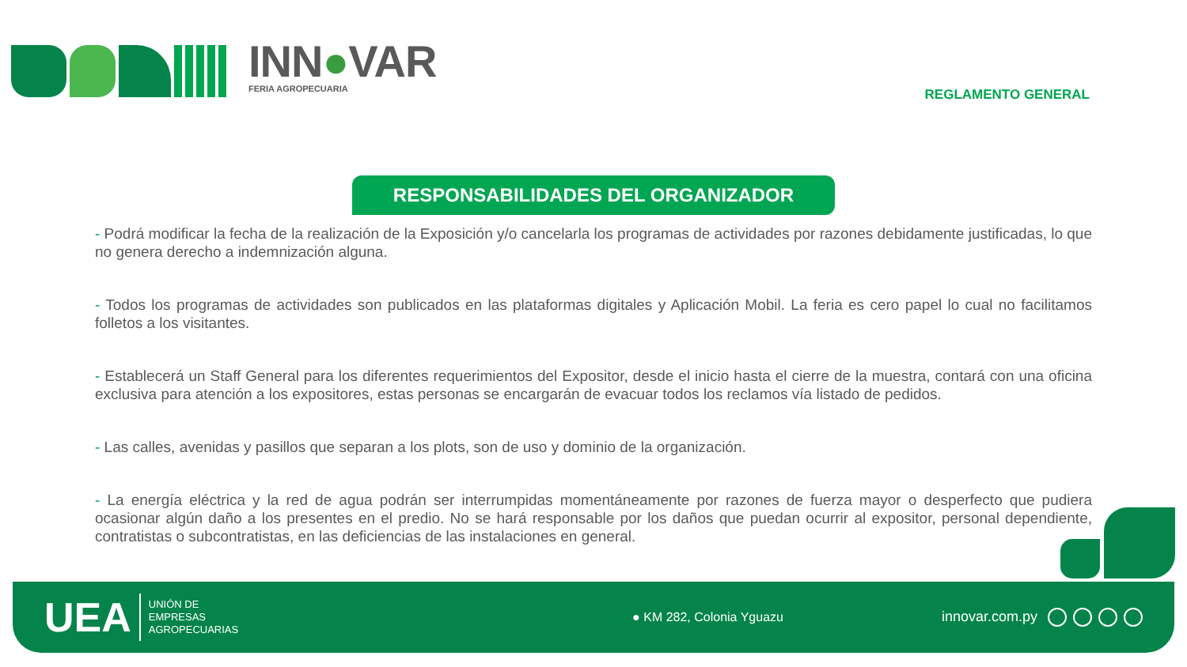INN●VAR
FERIA AGROPECUARIA
REGLAMENTO GENERAL
RESPONSABILIDADES DEL ORGANIZADOR
- Podrá modificar la fecha de la realización de la Exposición y/o cancelarla los programas de actividades por razones debidamente justificadas, lo que no genera derecho a indemnización alguna.
- Todos los programas de actividades son publicados en las plataformas digitales y Aplicación Mobil. La feria es cero papel lo cual no facilitamos folletos a los visitantes.
- Establecerá un Staff General para los diferentes requerimientos del Expositor, desde el inicio hasta el cierre de la muestra, contará con una oficina exclusiva para atención a los expositores, estas personas se encargarán de evacuar todos los reclamos vía listado de pedidos.
- Las calles, avenidas y pasillos que separan a los plots, son de uso y dominio de la organización.
- La energía eléctrica y la red de agua podrán ser interrumpidas momentáneamente por razones de fuerza mayor o desperfecto que pudiera ocasionar algún daño a los presentes en el predio. No se hará responsable por los daños que puedan ocurrir al expositor, personal dependiente, contratistas o subcontratistas, en las deficiencias de las instalaciones en general.
UEA
UNIÓN DE
EMPRESAS
AGROPECUARIAS
● KM 282, Colonia Yguazu innovar.com.py